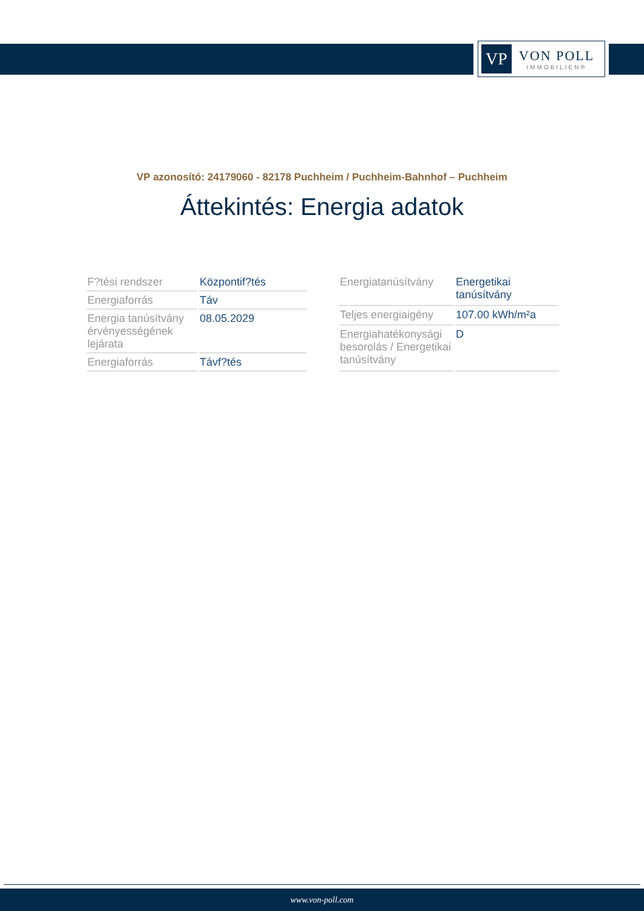VP
VON POLL
IMMOBILIEN®
VP azonosító: 24179060 - 82178 Puchheim / Puchheim-Bahnhof – Puchheim
Áttekintés: Energia adatok
| F?tési rendszer | Központif?tés |
| Energiaforrás | Táv |
| Energia tanúsítvány érvényességének lejárata | 08.05.2029 |
| Energiaforrás | Távf?tés |
| Energiatanúsítvány | Energetikai tanúsítvány |
| Teljes energiaigény | 107.00 kWh/m²a |
| Energiahatékonysági besorolás / Energetikai tanúsítvány | D |
www.von-poll.com